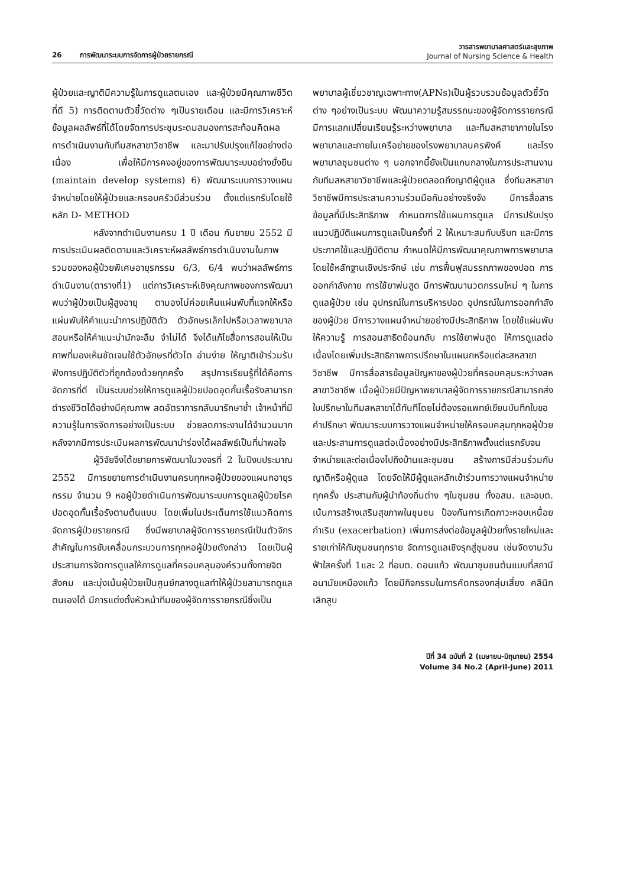26 การพัฒนาระบบการจัดการผู้ป่วยรายกรณี
วารสารพยาบาลศาสตร์และสุขภาพ
Journal of Nursing Science & Health
ผู้ป่วยและญาติมีความรู้ในการดูแลตนเอง และผู้ป่วยมีคุณภาพชีวิตที่ดี 5) การติดตามตัวชี้วัดต่าง ๆเป็นรายเดือน และมีการวิเคราะห์ข้อมูลผลลัพธ์ที่ได้โดยจัดการประชุมระดมสมองการสะท้อนคิดผลการดำเนินงานกับทีมสหสาขาวิชาชีพ และมาปรับปรุงแก้ไขอย่างต่อเนื่อง เพื่อให้มีการคงอยู่ของการพัฒนาระบบอย่างยั่งยืน (maintain develop systems) 6) พัฒนาระบบการวางแผนจำหน่ายโดยให้ผู้ป่วยและครอบครัวมีส่วนร่วม ตั้งแต่แรกรับโดยใช้หลัก D- METHOD
หลังจากดำเนินงานครบ 1 ปี เดือน กันยายน 2552 มีการประเมินผลติดตามและวิเคราะห์ผลลัพธ์การดำเนินงานในภาพรวมของหอผู้ป่วยพิเศษอายุรกรรม 6/3, 6/4 พบว่าผลลัพธ์การดำเนินงาน(ตารางที่1) แต่การวิเคราะห์เชิงคุณภาพของการพัฒนาพบว่าผู้ป่วยเป็นผู้สูงอายุ ตามองไม่ค่อยเห็นแผ่นพับที่แจกให้หรือแผ่นพับให้คำแนะนำการปฏิบัติตัว ตัวอักษรเล็กไปหรือเวลาพยาบาลสอนหรือให้คำแนะนำมักจะลืม จำไม่ได้ จึงได้แก้ไขสื่อการสอนให้เป็นภาพที่มองเห็นชัดเจนใช้ตัวอักษรที่ตัวโต อ่านง่าย ให้ญาติเข้าร่วมรับฟังการปฏิบัติตัวที่ถูกต้องด้วยทุกครั้ง สรุปการเรียนรู้ที่ได้คือการจัดการที่ดี เป็นระบบช่วยให้การดูแลผู้ป่วยปอดอุดกั้นเรื้อรังสามารถดำรงชีวิตได้อย่างมีคุณภาพ ลดอัตราการกลับมารักษาซ้ำ เจ้าหน้าที่มีความรู้ในการจัดการอย่างเป็นระบบ ช่วยลดภาระงานได้จำนวนมาก หลังจากมีการประเมินผลการพัฒนานำร่องได้ผลลัพธ์เป็นที่น่าพอใจ
ผู้วิจัยจึงได้ขยายการพัฒนาในวงจรที่ 2 ในปีงบประมาณ 2552 มีการขยายการดำเนินงานครบทุกหอผู้ป่วยของแผนกอายุรกรรม จำนวน 9 หอผู้ป่วยดำเนินการพัฒนาระบบการดูแลผู้ป่วยโรคปอดอุดกั้นเรื้อรังตามต้นแบบ โดยเพิ่มในประเด็นการใช้แนวคิดการจัดการผู้ป่วยรายกรณี ซึ่งมีพยาบาลผู้จัดการรายกรณีเป็นตัวจักรสำคัญในการขับเคลื่อนกระบวนการทุกหอผู้ป่วยดังกล่าว โดยเป็นผู้ประสานการจัดการดูแลให้การดูแลที่ครอบคลุมองค์รวมทั้งกายจิต สังคม และมุ่งเน้นผู้ป่วยเป็นศูนย์กลางดูแลทำให้ผู้ป่วยสามารถดูแลตนเองได้ มีการแต่งตั้งหัวหน้าทีมของผู้จัดการรายกรณีซึ่งเป็น
พยาบาลผู้เชี่ยวชาญเฉพาะทาง(APNs)เป็นผู้รวบรวมข้อมูลตัวชี้วัดต่าง ๆอย่างเป็นระบบ พัฒนาความรู้สมรรถนะของผู้จัดการรายกรณี มีการแลกเปลี่ยนเรียนรู้ระหว่างพยาบาล และทีมสหสาขาภายในโรงพยาบาลและภายในเครือข่ายของโรงพยาบาลนครพิงค์ และโรงพยาบาลชุมชนต่าง ๆ นอกจากนี้ยังเป็นแกนกลางในการประสานงานกับทีมสหสาขาวิชาชีพและผู้ป่วยตลอดถึงญาติผู้ดูแล ซึ่งทีมสหสาขาวิชาชีพมีการประสานความร่วมมือกันอย่างจริงจัง มีการสื่อสารข้อมูลที่มีประสิทธิภาพ กำหนดการใช้แผนการดูแล มีการปรับปรุงแนวปฏิบัติแผนการดูแลเป็นครั้งที่ 2 ให้เหมาะสมกับบริบท และมีการประกาศใช้และปฏิบัติตาม กำหนดให้มีการพัฒนาคุณภาพการพยาบาลโดยใช้หลักฐานเชิงประจักษ์ เช่น การฟื้นฟูสมรรถภาพของปอด การออกกำลังกาย การใช้ยาพ่นสูด มีการพัฒนานวตกรรมใหม่ ๆ ในการดูแลผู้ป่วย เช่น อุปกรณ์ในการบริหารปอด อุปกรณ์ในการออกกำลังของผู้ป่วย มีการวางแผนจำหน่ายอย่างมีประสิทธิภาพ โดยใช้แผ่นพับให้ความรู้ การสอนสาธิตย้อนกลับ การใช้ยาพ่นสูด ให้การดูแลต่อเนื่องโดยเพิ่มประสิทธิภาพการปรึกษาในแผนกหรือแต่ละสหสาขาวิชาชีพ มีการสื่อสารข้อมูลปัญหาของผู้ป่วยที่ครอบคลุมระหว่างสหสาขาวิชาชีพ เมื่อผู้ป่วยมีปัญหาพยาบาลผู้จัดการรายกรณีสามารถส่งใบปรึกษาในทีมสหสาขาได้ทันทีโดยไม่ต้องรอแพทย์เขียนบันทึกใบขอคำปรึกษา พัฒนาระบบการวางแผนจำหน่ายให้ครอบคลุมทุกหอผู้ป่วย และประสานการดูแลต่อเนื่องอย่างมีประสิทธิภาพตั้งแต่แรกรับจนจำหน่ายและต่อเนื่องไปถึงบ้านและชุมชน สร้างการมีส่วนร่วมกับญาติหรือผู้ดูแล โดยจัดให้มีผู้ดูแลหลักเข้าร่วมการวางแผนจำหน่ายทุกครั้ง ประสานกับผู้นำท้องถิ่นต่าง ๆในชุมชน ทั้งอสม. และอบต. เน้นการสร้างเสริมสุขภาพในชุมชน ป้องกันการเกิดภาวะหอบเหนื่อยกำเริบ (exacerbation) เพิ่มการส่งต่อข้อมูลผู้ป่วยทั้งรายใหม่และรายเก่าให้กับชุมชนทุกราย จัดการดูแลเชิงรุกสู่ชุมชน เช่นจัดงานวันฟ้าใสครั้งที่ 1และ 2 ที่อบต. ดอนแก้ว พัฒนาชุมชนต้นแบบที่สถานีอนามัยเหมืองแก้ว โดยมีกิจกรรมในการคัดกรองกลุ่มเสี่ยง คลินิกเลิกสูบ
ปีที่ 34 ฉบับที่ 2 (เมษายน-มิถุนายน) 2554
Volume 34 No.2 (April-June) 2011